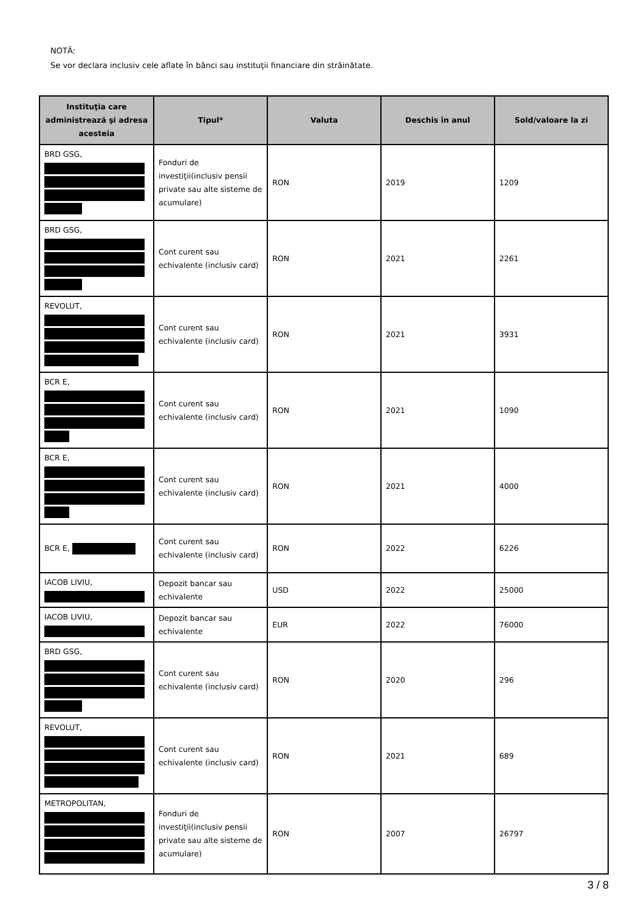NOTĂ:
Se vor declara inclusiv cele aflate în bănci sau instituţii financiare din străinătate.
| Instituţia care administrează şi adresa acesteia | Tipul* | Valuta | Deschis în anul | Sold/valoare la zi |
| --- | --- | --- | --- | --- |
| BRD GSG, | Fonduri de investiţii(inclusiv pensii private sau alte sisteme de acumulare) | RON | 2019 | 1209 |
| BRD GSG, | Cont curent sau echivalente (inclusiv card) | RON | 2021 | 2261 |
| REVOLUT, | Cont curent sau echivalente (inclusiv card) | RON | 2021 | 3931 |
| BCR E, | Cont curent sau echivalente (inclusiv card) | RON | 2021 | 1090 |
| BCR E, | Cont curent sau echivalente (inclusiv card) | RON | 2021 | 4000 |
| BCR E, | Cont curent sau echivalente (inclusiv card) | RON | 2022 | 6226 |
| IACOB LIVIU, | Depozit bancar sau echivalente | USD | 2022 | 25000 |
| IACOB LIVIU, | Depozit bancar sau echivalente | EUR | 2022 | 76000 |
| BRD GSG, | Cont curent sau echivalente (inclusiv card) | RON | 2020 | 296 |
| REVOLUT, | Cont curent sau echivalente (inclusiv card) | RON | 2021 | 689 |
| METROPOLITAN, | Fonduri de investiţii(inclusiv pensii private sau alte sisteme de acumulare) | RON | 2007 | 26797 |
3 / 8